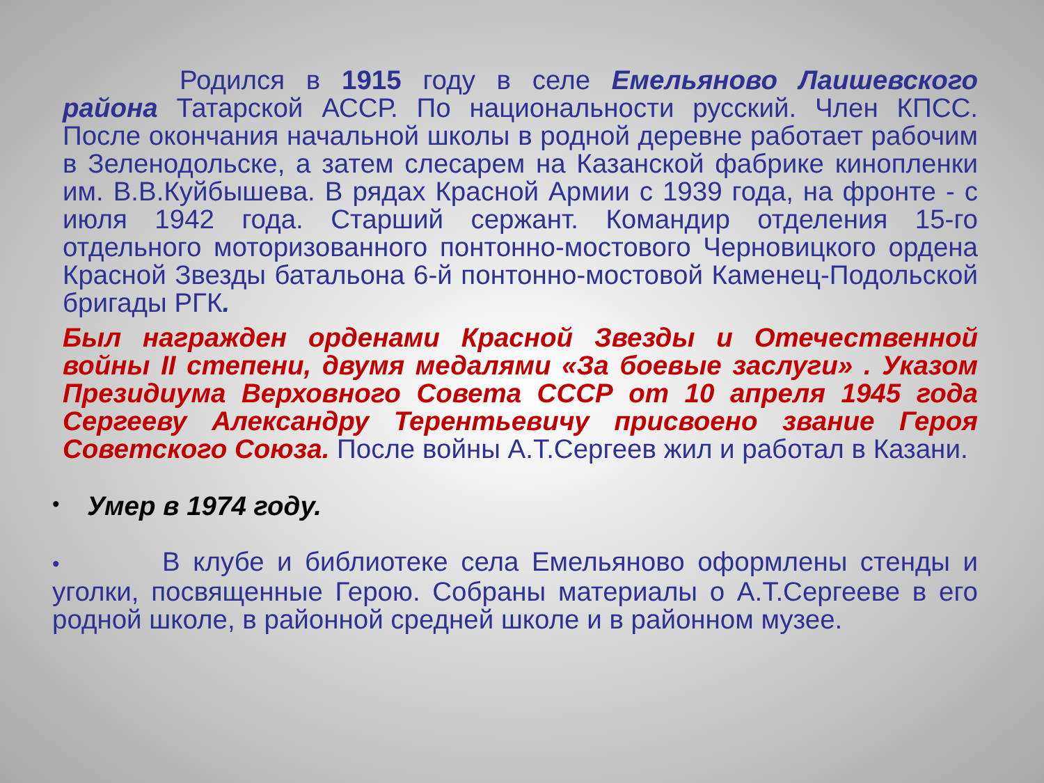Родился в 1915 году в селе Емельяново Лаишевского района Татарской АССР. По национальности русский. Член КПСС. После окончания начальной школы в родной деревне работает рабочим в Зеленодольске, а затем слесарем на Казанской фабрике кинопленки им. В.В.Куйбышева. В рядах Красной Армии с 1939 года, на фронте - с июля 1942 года. Старший сержант. Командир отделения 15-го отдельного моторизованного понтонно-мостового Черновицкого ордена Красной Звезды батальона 6-й понтонно-мостовой Каменец-Подольской бригады РГК.
Был награжден орденами Красной Звезды и Отечественной войны II степени, двумя медалями «За боевые заслуги» . Указом Президиума Верховного Совета СССР от 10 апреля 1945 года Сергееву Александру Терентьевичу присвоено звание Героя Советского Союза. После войны А.Т.Сергеев жил и работал в Казани.
•
Умер в 1974 году.
• В клубе и библиотеке села Емельяново оформлены стенды и уголки, посвященные Герою. Собраны материалы о А.Т.Сергееве в его родной школе, в районной средней школе и в районном музее.